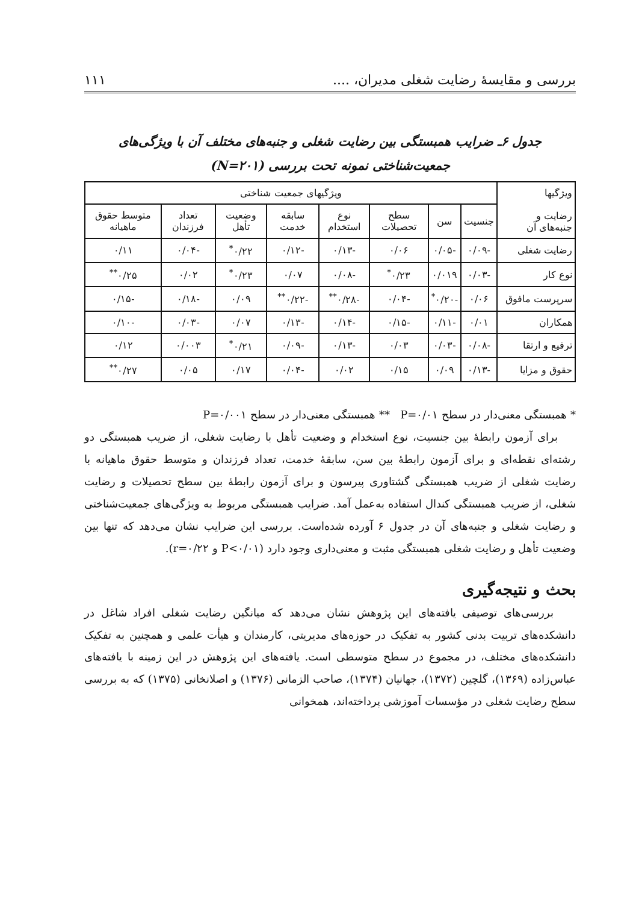بررسی و مقایسهٔ رضایت شغلی مدیران، .... ۱۱۱
جدول ۶ـ ضرایب همبستگی بین رضایت شغلی و جنبه‌های مختلف آن با ویژگی‌های
جمعیت‌شناختی نمونه تحت بررسی (N=۲۰۱)
| ویژگیها رضایت و جنبه‌های آن | ویژگیهای جمعیت شناختی | | | | | | | |
| --- | --- | --- | --- | --- | --- | --- | --- | --- |
| | جنسیت | سن | سطح تحصیلات | نوع استخدام | سابقه خدمت | وضعیت تأهل | تعداد فرزندان | متوسط حقوق ماهیانه |
| رضایت شغلی | -۰/۰۹ | -۰/۰۵ | ۰/۰۶ | -۰/۱۳ | -۰/۱۲ | ۰/۲۲<sup>*</sup> | -۰/۰۴ | ۰/۱۱ |
| نوع کار | -۰/۰۳ | ۰/۰۱۹ | ۰/۲۳<sup>*</sup> | -۰/۰۸ | ۰/۰۷ | ۰/۲۳<sup>*</sup> | ۰/۰۲ | ۰/۲۵<sup>**</sup> |
| سرپرست مافوق | ۰/۰۶ | -۰/۲۰<sup>*</sup> | -۰/۰۴ | -۰/۲۸<sup>**</sup> | -۰/۲۲<sup>**</sup> | ۰/۰۹ | -۰/۱۸ | -۰/۱۵ |
| همکاران | ۰/۰۱ | -۰/۱۱ | -۰/۱۵ | -۰/۱۴ | -۰/۱۳ | ۰/۰۷ | -۰/۰۳ | -۰/۱۰ |
| ترفیع و ارتقا | -۰/۰۸ | -۰/۰۳ | ۰/۰۳ | -۰/۱۳ | -۰/۰۹ | ۰/۲۱<sup>*</sup> | ۰/۰۰۳ | ۰/۱۲ |
| حقوق و مزایا | -۰/۱۳ | ۰/۰۹ | ۰/۱۵ | ۰/۰۲ | -۰/۰۴ | ۰/۱۷ | ۰/۰۵ | ۰/۲۷<sup>**</sup> |
* همبستگی معنی‌دار در سطح P=۰/۰۱ ** همبستگی معنی‌دار در سطح P=۰/۰۰۱
برای آزمون رابطهٔ بین جنسیت، نوع استخدام و وضعیت تأهل با رضایت شغلی، از ضریب همبستگی دو رشته‌ای نقطه‌ای و برای آزمون رابطهٔ بین سن، سابقهٔ خدمت، تعداد فرزندان و متوسط حقوق ماهیانه با رضایت شغلی از ضریب همبستگی گشتاوری پیرسون و برای آزمون رابطهٔ بین سطح تحصیلات و رضایت شغلی، از ضریب همبستگی کندال استفاده به‌عمل آمد. ضرایب همبستگی مربوط به ویژگی‌های جمعیت‌شناختی و رضایت شغلی و جنبه‌های آن در جدول ۶ آورده شده‌است. بررسی این ضرایب نشان می‌دهد که تنها بین وضعیت تأهل و رضایت شغلی همبستگی مثبت و معنی‌داری وجود دارد (P<۰/۰۱ و r=۰/۲۲).
بحث و نتیجه‌گیری
بررسی‌های توصیفی یافته‌های این پژوهش نشان می‌دهد که میانگین رضایت شغلی افراد شاغل در دانشکده‌های تربیت بدنی کشور به تفکیک در حوزه‌های مدیریتی، کارمندان و هیأت علمی و همچنین به تفکیک دانشکده‌های مختلف، در مجموع در سطح متوسطی است. یافته‌های این پژوهش در این زمینه با یافته‌های عباس‌زاده (۱۳۶۹)، گلچین (۱۳۷۲)، جهانیان (۱۳۷۴)، صاحب الزمانی (۱۳۷۶) و اصلانخانی (۱۳۷۵) که به بررسی سطح رضایت شغلی در مؤسسات آموزشی پرداخته‌اند، همخوانی